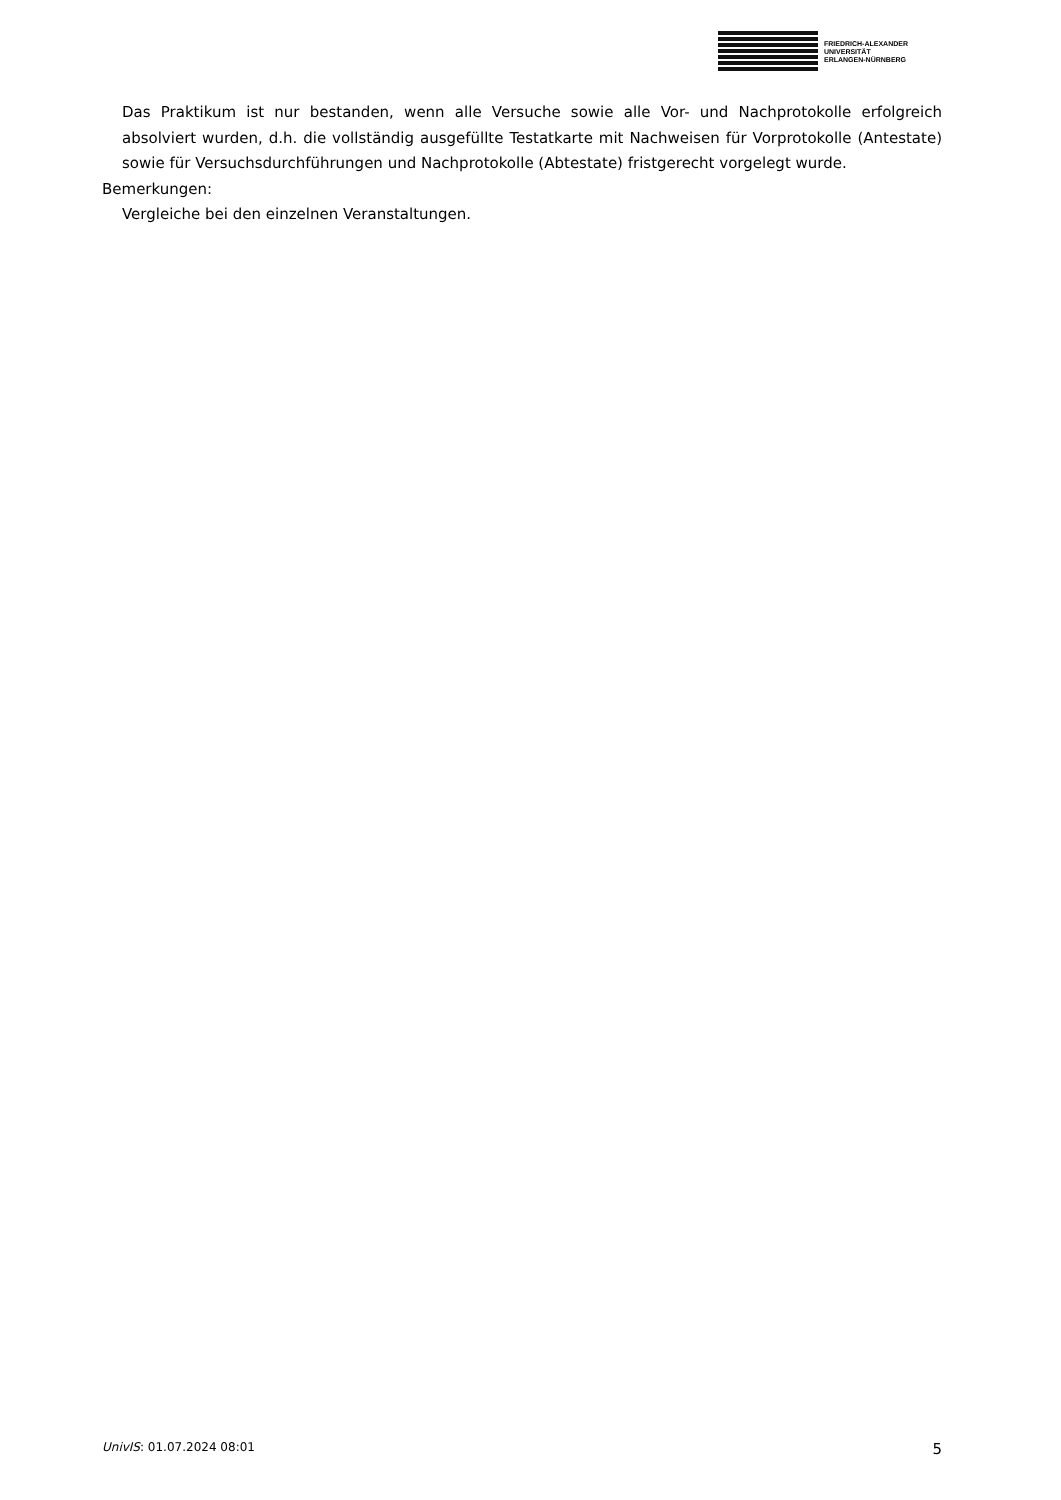FRIEDRICH-ALEXANDER
UNIVERSITÄT
ERLANGEN-NÜRNBERG
Das Praktikum ist nur bestanden, wenn alle Versuche sowie alle Vor- und Nachprotokolle erfolgreich absolviert wurden, d.h. die vollständig ausgefüllte Testatkarte mit Nachweisen für Vorprotokolle (Antestate) sowie für Versuchsdurchführungen und Nachprotokolle (Abtestate) fristgerecht vorgelegt wurde.
Bemerkungen:
Vergleiche bei den einzelnen Veranstaltungen.
UnivIS: 01.07.2024 08:01 5